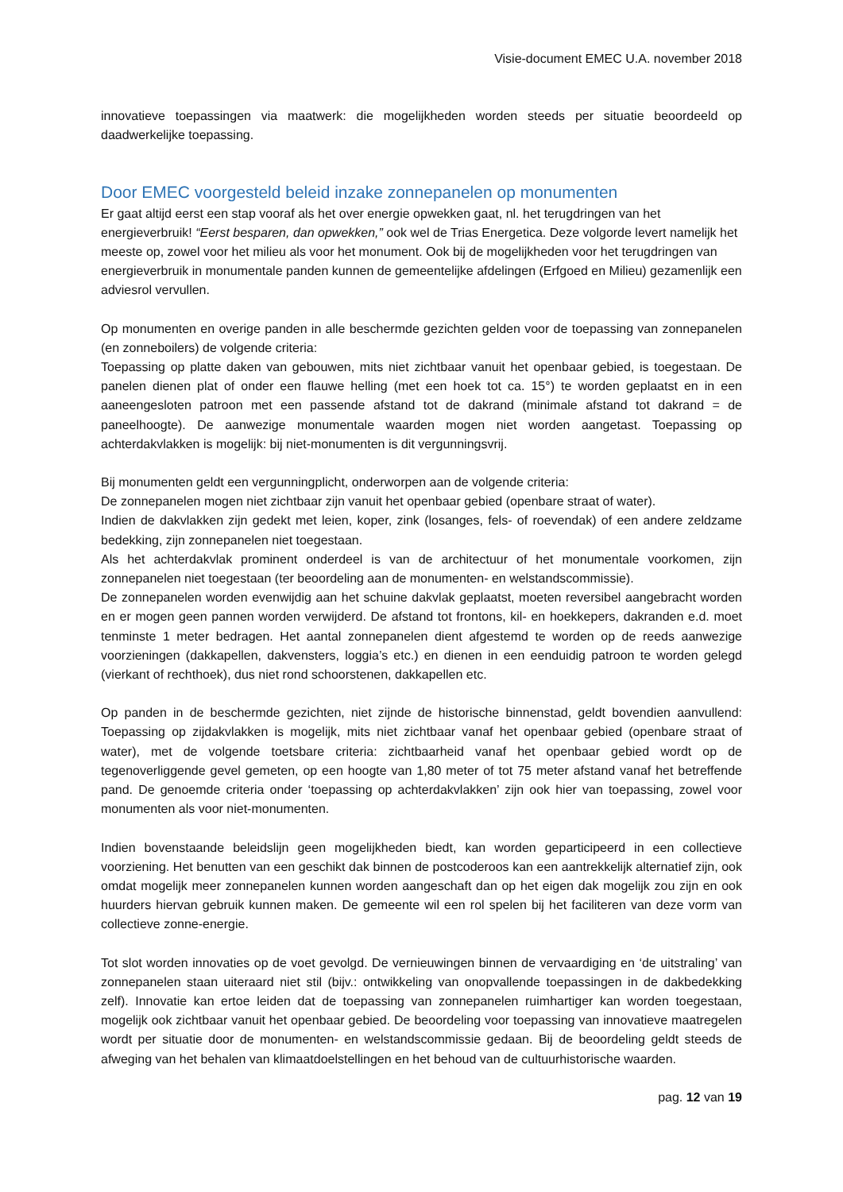Visie-document EMEC U.A. november 2018
innovatieve toepassingen via maatwerk: die mogelijkheden worden steeds per situatie beoordeeld op daadwerkelijke toepassing.
Door EMEC voorgesteld beleid inzake zonnepanelen op monumenten
Er gaat altijd eerst een stap vooraf als het over energie opwekken gaat, nl. het terugdringen van het energieverbruik! “Eerst besparen, dan opwekken,” ook wel de Trias Energetica. Deze volgorde levert namelijk het meeste op, zowel voor het milieu als voor het monument. Ook bij de mogelijkheden voor het terugdringen van energieverbruik in monumentale panden kunnen de gemeentelijke afdelingen (Erfgoed en Milieu) gezamenlijk een adviesrol vervullen.
Op monumenten en overige panden in alle beschermde gezichten gelden voor de toepassing van zonnepanelen (en zonneboilers) de volgende criteria:
Toepassing op platte daken van gebouwen, mits niet zichtbaar vanuit het openbaar gebied, is toegestaan. De panelen dienen plat of onder een flauwe helling (met een hoek tot ca. 15°) te worden geplaatst en in een aaneengesloten patroon met een passende afstand tot de dakrand (minimale afstand tot dakrand = de paneelhoogte). De aanwezige monumentale waarden mogen niet worden aangetast. Toepassing op achterdakvlakken is mogelijk: bij niet-monumenten is dit vergunningsvrij.
Bij monumenten geldt een vergunningplicht, onderworpen aan de volgende criteria:
De zonnepanelen mogen niet zichtbaar zijn vanuit het openbaar gebied (openbare straat of water).
Indien de dakvlakken zijn gedekt met leien, koper, zink (losanges, fels- of roevendak) of een andere zeldzame bedekking, zijn zonnepanelen niet toegestaan.
Als het achterdakvlak prominent onderdeel is van de architectuur of het monumentale voorkomen, zijn zonnepanelen niet toegestaan (ter beoordeling aan de monumenten- en welstandscommissie).
De zonnepanelen worden evenwijdig aan het schuine dakvlak geplaatst, moeten reversibel aangebracht worden en er mogen geen pannen worden verwijderd. De afstand tot frontons, kil- en hoekkepers, dakranden e.d. moet tenminste 1 meter bedragen. Het aantal zonnepanelen dient afgestemd te worden op de reeds aanwezige voorzieningen (dakkapellen, dakvensters, loggia’s etc.) en dienen in een eenduidig patroon te worden gelegd (vierkant of rechthoek), dus niet rond schoorstenen, dakkapellen etc.
Op panden in de beschermde gezichten, niet zijnde de historische binnenstad, geldt bovendien aanvullend: Toepassing op zijdakvlakken is mogelijk, mits niet zichtbaar vanaf het openbaar gebied (openbare straat of water), met de volgende toetsbare criteria: zichtbaarheid vanaf het openbaar gebied wordt op de tegenoverliggende gevel gemeten, op een hoogte van 1,80 meter of tot 75 meter afstand vanaf het betreffende pand. De genoemde criteria onder ‘toepassing op achterdakvlakken’ zijn ook hier van toepassing, zowel voor monumenten als voor niet-monumenten.
Indien bovenstaande beleidslijn geen mogelijkheden biedt, kan worden geparticipeerd in een collectieve voorziening. Het benutten van een geschikt dak binnen de postcoderoos kan een aantrekkelijk alternatief zijn, ook omdat mogelijk meer zonnepanelen kunnen worden aangeschaft dan op het eigen dak mogelijk zou zijn en ook huurders hiervan gebruik kunnen maken. De gemeente wil een rol spelen bij het faciliteren van deze vorm van collectieve zonne-energie.
Tot slot worden innovaties op de voet gevolgd. De vernieuwingen binnen de vervaardiging en ‘de uitstraling’ van zonnepanelen staan uiteraard niet stil (bijv.: ontwikkeling van onopvallende toepassingen in de dakbedekking zelf). Innovatie kan ertoe leiden dat de toepassing van zonnepanelen ruimhartiger kan worden toegestaan, mogelijk ook zichtbaar vanuit het openbaar gebied. De beoordeling voor toepassing van innovatieve maatregelen wordt per situatie door de monumenten- en welstandscommissie gedaan. Bij de beoordeling geldt steeds de afweging van het behalen van klimaatdoelstellingen en het behoud van de cultuurhistorische waarden.
pag. 12 van 19